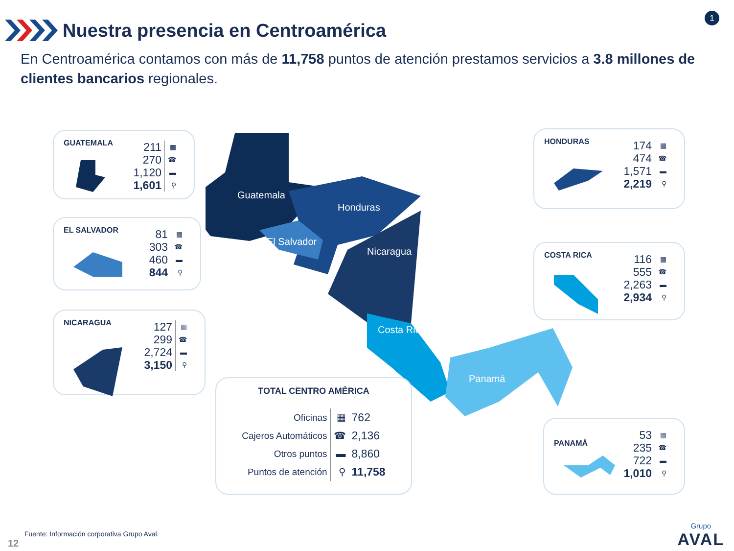Nuestra presencia en Centroamérica
1
En Centroamérica contamos con más de 11,758 puntos de atención prestamos servicios a 3.8 millones de clientes bancarios regionales.
Guatemala
Honduras
El Salvador
Nicaragua
Costa Rica
Panamá
GUATEMALA
| 211 | ▦ |
| 270 | ☎ |
| 1,120 | ▬ |
| 1,601 | ⚲ |
EL SALVADOR
| 81 | ▦ |
| 303 | ☎ |
| 460 | ▬ |
| 844 | ⚲ |
NICARAGUA
| 127 | ▦ |
| 299 | ☎ |
| 2,724 | ▬ |
| 3,150 | ⚲ |
HONDURAS
| 174 | ▦ |
| 474 | ☎ |
| 1,571 | ▬ |
| 2,219 | ⚲ |
COSTA RICA
| 116 | ▦ |
| 555 | ☎ |
| 2,263 | ▬ |
| 2,934 | ⚲ |
PANAMÁ
| 53 | ▦ |
| 235 | ☎ |
| 722 | ▬ |
| 1,010 | ⚲ |
TOTAL CENTRO AMÉRICA
| Oficinas | ▦ | 762 |
| Cajeros Automáticos | ☎ | 2,136 |
| Otros puntos | ▬ | 8,860 |
| Puntos de atención | ⚲ | 11,758 |
Fuente: Información corporativa Grupo Aval.
12
Grupo
AVAL